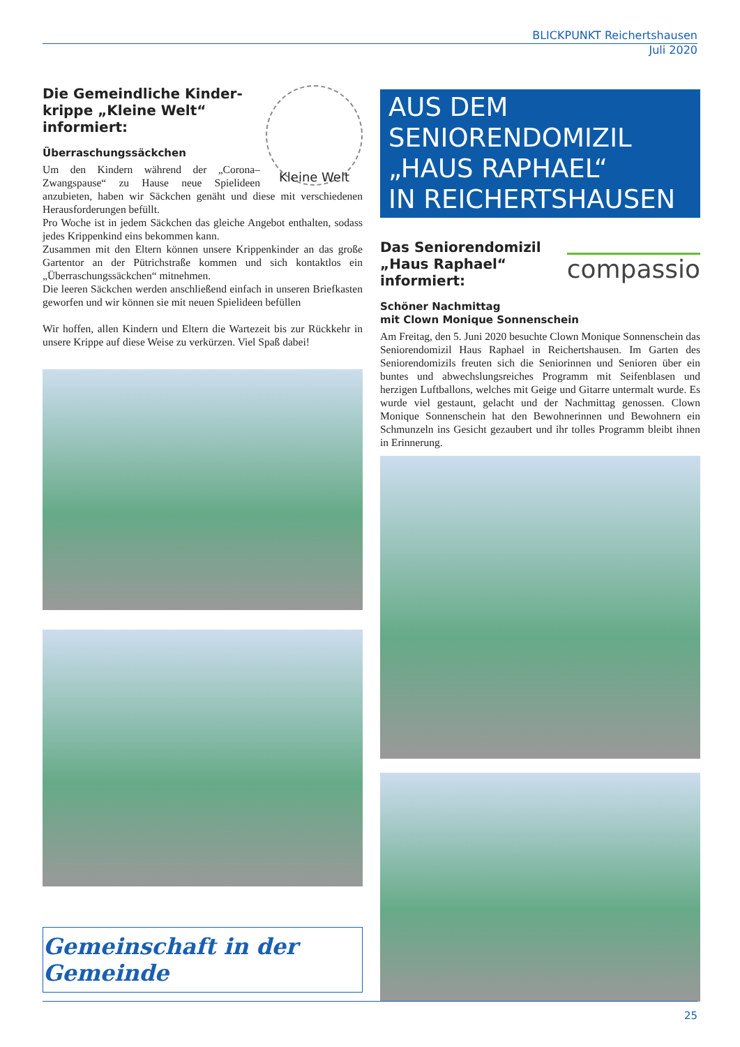BLICKPUNKT Reichertshausen
Juli 2020
Kleine Welt
Die Gemeindliche Kinder-krippe „Kleine Welt“ informiert:
Überraschungssäckchen
Um den Kindern während der „Corona–Zwangspause“ zu Hause neue Spielideen anzubieten, haben wir Säckchen genäht und diese mit verschiedenen Herausforderungen befüllt.
Pro Woche ist in jedem Säckchen das gleiche Angebot enthalten, sodass jedes Krippenkind eins bekommen kann.
Zusammen mit den Eltern können unsere Krippenkinder an das große Gartentor an der Pütrichstraße kommen und sich kontaktlos ein „Überraschungssäckchen“ mitnehmen.
Die leeren Säckchen werden anschließend einfach in unseren Briefkasten geworfen und wir können sie mit neuen Spielideen befüllen
Wir hoffen, allen Kindern und Eltern die Wartezeit bis zur Rückkehr in unsere Krippe auf diese Weise zu verkürzen. Viel Spaß dabei!
Gemeinschaft in der Gemeinde
AUS DEM
SENIORENDOMIZIL
„HAUS RAPHAEL“
IN REICHERTSHAUSEN
compassio
Das Seniorendomizil „Haus Raphael“ informiert:
Schöner Nachmittag
mit Clown Monique Sonnenschein
Am Freitag, den 5. Juni 2020 besuchte Clown Monique Sonnenschein das Seniorendomizil Haus Raphael in Reichertshausen. Im Garten des Seniorendomizils freuten sich die Seniorinnen und Senioren über ein buntes und abwechslungsreiches Programm mit Seifenblasen und herzigen Luftballons, welches mit Geige und Gitarre untermalt wurde. Es wurde viel gestaunt, gelacht und der Nachmittag genossen. Clown Monique Sonnenschein hat den Bewohnerinnen und Bewohnern ein Schmunzeln ins Gesicht gezaubert und ihr tolles Programm bleibt ihnen in Erinnerung.
25